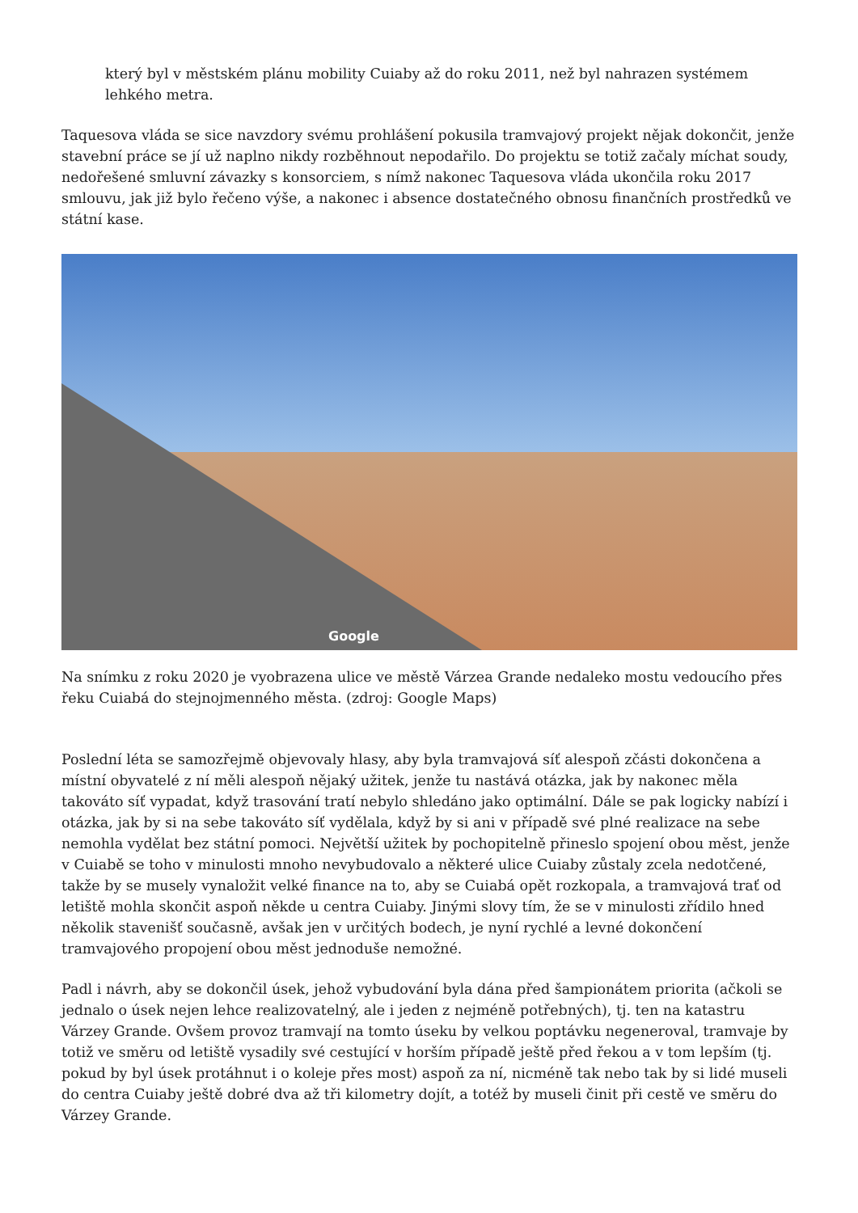který byl v městském plánu mobility Cuiaby až do roku 2011, než byl nahrazen systémem lehkého metra.
Taquesova vláda se sice navzdory svému prohlášení pokusila tramvajový projekt nějak dokončit, jenže stavební práce se jí už naplno nikdy rozběhnout nepodařilo. Do projektu se totiž začaly míchat soudy, nedořešené smluvní závazky s konsorciem, s nímž nakonec Taquesova vláda ukončila roku 2017 smlouvu, jak již bylo řečeno výše, a nakonec i absence dostatečného obnosu finančních prostředků ve státní kase.
Google
Na snímku z roku 2020 je vyobrazena ulice ve městě Várzea Grande nedaleko mostu vedoucího přes řeku Cuiabá do stejnojmenného města. (zdroj: Google Maps)
Poslední léta se samozřejmě objevovaly hlasy, aby byla tramvajová síť alespoň zčásti dokončena a místní obyvatelé z ní měli alespoň nějaký užitek, jenže tu nastává otázka, jak by nakonec měla takováto síť vypadat, když trasování tratí nebylo shledáno jako optimální. Dále se pak logicky nabízí i otázka, jak by si na sebe takováto síť vydělala, když by si ani v případě své plné realizace na sebe nemohla vydělat bez státní pomoci. Největší užitek by pochopitelně přineslo spojení obou měst, jenže v Cuiabě se toho v minulosti mnoho nevybudovalo a některé ulice Cuiaby zůstaly zcela nedotčené, takže by se musely vynaložit velké finance na to, aby se Cuiabá opět rozkopala, a tramvajová trať od letiště mohla skončit aspoň někde u centra Cuiaby. Jinými slovy tím, že se v minulosti zřídilo hned několik stavenišť současně, avšak jen v určitých bodech, je nyní rychlé a levné dokončení tramvajového propojení obou měst jednoduše nemožné.
Padl i návrh, aby se dokončil úsek, jehož vybudování byla dána před šampionátem priorita (ačkoli se jednalo o úsek nejen lehce realizovatelný, ale i jeden z nejméně potřebných), tj. ten na katastru Várzey Grande. Ovšem provoz tramvají na tomto úseku by velkou poptávku negeneroval, tramvaje by totiž ve směru od letiště vysadily své cestující v horším případě ještě před řekou a v tom lepším (tj. pokud by byl úsek protáhnut i o koleje přes most) aspoň za ní, nicméně tak nebo tak by si lidé museli do centra Cuiaby ještě dobré dva až tři kilometry dojít, a totéž by museli činit při cestě ve směru do Várzey Grande.